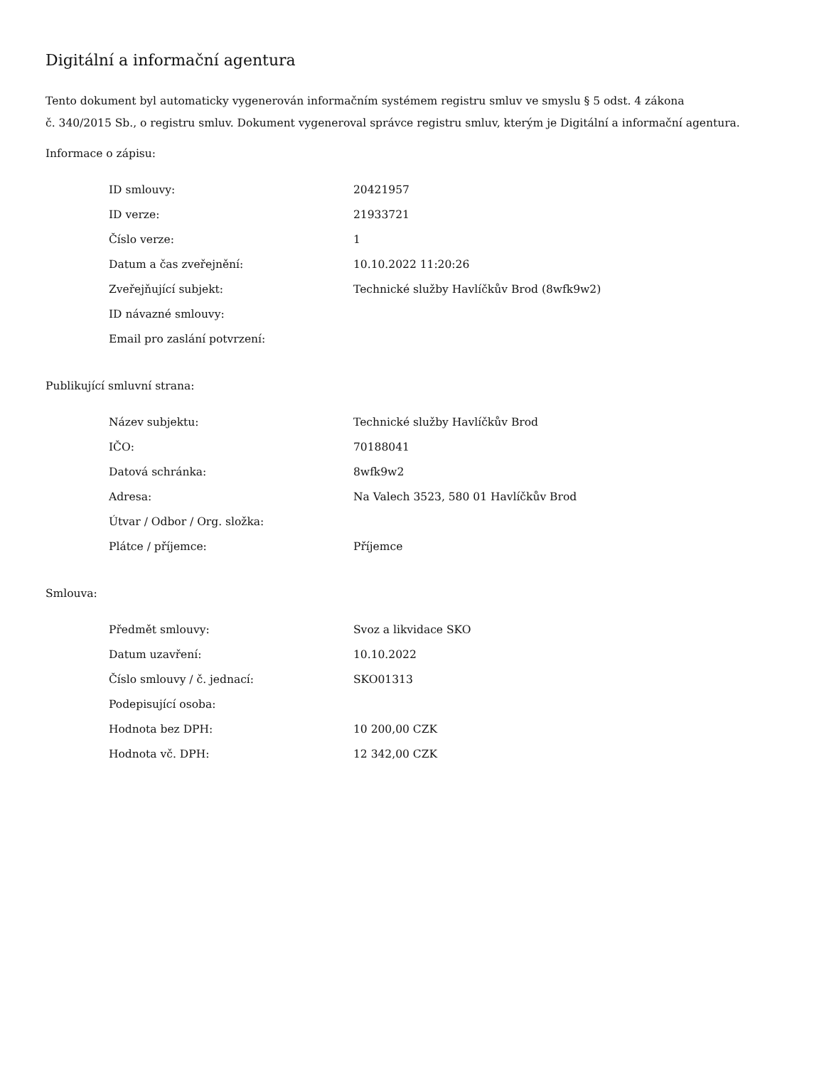Digitální a informační agentura
Tento dokument byl automaticky vygenerován informačním systémem registru smluv ve smyslu § 5 odst. 4 zákona
č. 340/2015 Sb., o registru smluv. Dokument vygeneroval správce registru smluv, kterým je Digitální a informační agentura.
Informace o zápisu:
| ID smlouvy: | 20421957 |
| ID verze: | 21933721 |
| Číslo verze: | 1 |
| Datum a čas zveřejnění: | 10.10.2022 11:20:26 |
| Zveřejňující subjekt: | Technické služby Havlíčkův Brod (8wfk9w2) |
| ID návazné smlouvy: | |
| Email pro zaslání potvrzení: | |
Publikující smluvní strana:
| Název subjektu: | Technické služby Havlíčkův Brod |
| IČO: | 70188041 |
| Datová schránka: | 8wfk9w2 |
| Adresa: | Na Valech 3523, 580 01 Havlíčkův Brod |
| Útvar / Odbor / Org. složka: | |
| Plátce / příjemce: | Příjemce |
Smlouva:
| Předmět smlouvy: | Svoz a likvidace SKO |
| Datum uzavření: | 10.10.2022 |
| Číslo smlouvy / č. jednací: | SKO01313 |
| Podepisující osoba: | |
| Hodnota bez DPH: | 10 200,00 CZK |
| Hodnota vč. DPH: | 12 342,00 CZK |